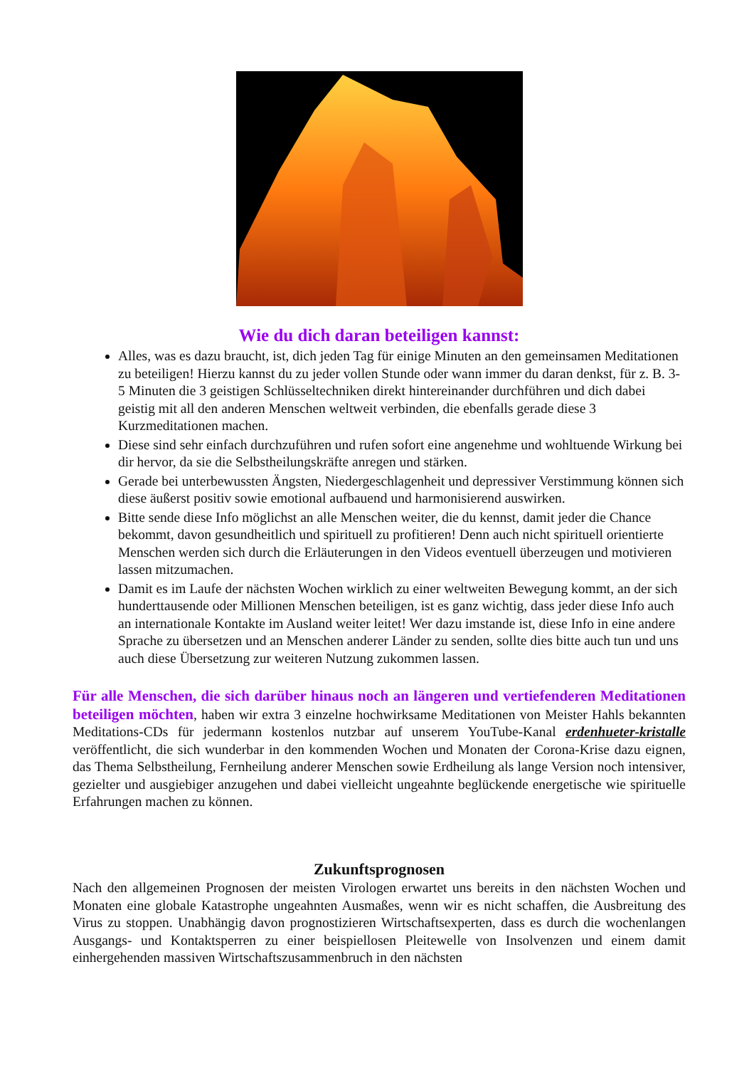Wie du dich daran beteiligen kannst:
Alles, was es dazu braucht, ist, dich jeden Tag für einige Minuten an den gemeinsamen Meditationen zu beteiligen! Hierzu kannst du zu jeder vollen Stunde oder wann immer du daran denkst, für z. B. 3-5 Minuten die 3 geistigen Schlüsseltechniken direkt hintereinander durchführen und dich dabei geistig mit all den anderen Menschen weltweit verbinden, die ebenfalls gerade diese 3 Kurzmeditationen machen.
Diese sind sehr einfach durchzuführen und rufen sofort eine angenehme und wohltuende Wirkung bei dir hervor, da sie die Selbstheilungskräfte anregen und stärken.
Gerade bei unterbewussten Ängsten, Niedergeschlagenheit und depressiver Verstimmung können sich diese äußerst positiv sowie emotional aufbauend und harmonisierend auswirken.
Bitte sende diese Info möglichst an alle Menschen weiter, die du kennst, damit jeder die Chance bekommt, davon gesundheitlich und spirituell zu profitieren! Denn auch nicht spirituell orientierte Menschen werden sich durch die Erläuterungen in den Videos eventuell überzeugen und motivieren lassen mitzumachen.
Damit es im Laufe der nächsten Wochen wirklich zu einer weltweiten Bewegung kommt, an der sich hunderttausende oder Millionen Menschen beteiligen, ist es ganz wichtig, dass jeder diese Info auch an internationale Kontakte im Ausland weiter leitet! Wer dazu imstande ist, diese Info in eine andere Sprache zu übersetzen und an Menschen anderer Länder zu senden, sollte dies bitte auch tun und uns auch diese Übersetzung zur weiteren Nutzung zukommen lassen.
Für alle Menschen, die sich darüber hinaus noch an längeren und vertiefenderen Meditationen beteiligen möchten, haben wir extra 3 einzelne hochwirksame Meditationen von Meister Hahls bekannten Meditations-CDs für jedermann kostenlos nutzbar auf unserem YouTube-Kanal erdenhueter-kristalle veröffentlicht, die sich wunderbar in den kommenden Wochen und Monaten der Corona-Krise dazu eignen, das Thema Selbstheilung, Fernheilung anderer Menschen sowie Erdheilung als lange Version noch intensiver, gezielter und ausgiebiger anzugehen und dabei vielleicht ungeahnte beglückende energetische wie spirituelle Erfahrungen machen zu können.
Zukunftsprognosen
Nach den allgemeinen Prognosen der meisten Virologen erwartet uns bereits in den nächsten Wochen und Monaten eine globale Katastrophe ungeahnten Ausmaßes, wenn wir es nicht schaffen, die Ausbreitung des Virus zu stoppen. Unabhängig davon prognostizieren Wirtschaftsexperten, dass es durch die wochenlangen Ausgangs- und Kontaktsperren zu einer beispiellosen Pleitewelle von Insolvenzen und einem damit einhergehenden massiven Wirtschaftszusammenbruch in den nächsten